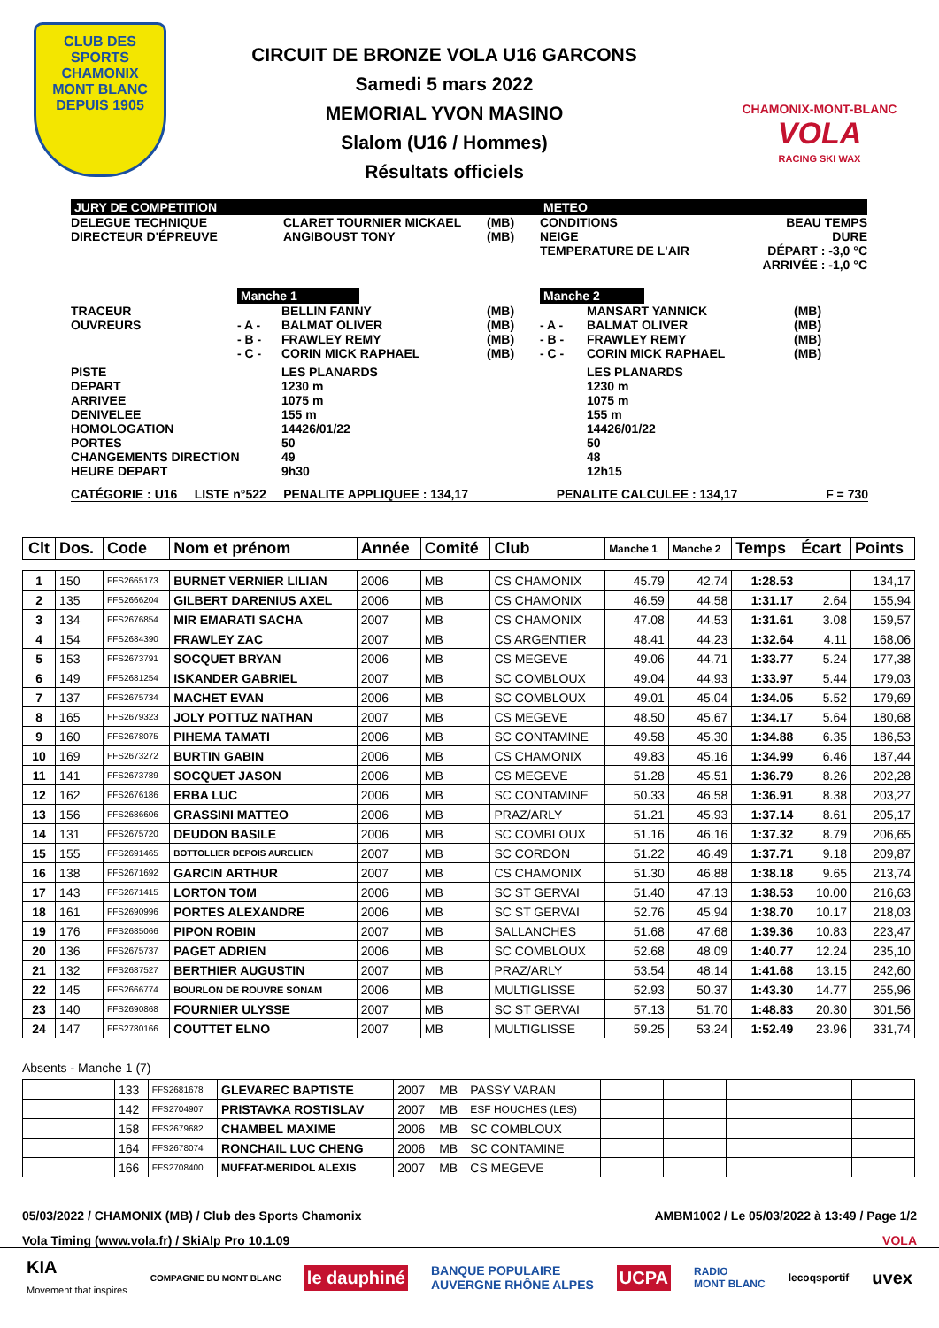CLUB DES SPORTS
CHAMONIX
MONT BLANC
DEPUIS 1905
CIRCUIT DE BRONZE VOLA U16 GARCONS
Samedi 5 mars 2022
MEMORIAL YVON MASINO
Slalom (U16 / Hommes)
Résultats officiels
CHAMONIX-MONT-BLANC
VOLA
RACING SKI WAX
JURY DE COMPETITION
DELEGUE TECHNIQUE
DIRECTEUR D'ÉPREUVE
CLARET TOURNIER MICKAEL
ANGIBOUST TONY
(MB)
(MB)
METEO
CONDITIONS
NEIGE
TEMPERATURE DE L'AIR
BEAU TEMPS
DURE
DÉPART : -3,0 °C
ARRIVÉE : -1,0 °C
Manche 1
TRACEUR
OUVREURS
- A -
- B -
- C -
BELLIN FANNY
BALMAT OLIVER
FRAWLEY REMY
CORIN MICK RAPHAEL
(MB)
(MB)
(MB)
(MB)
PISTE
DEPART
ARRIVEE
DENIVELEE
HOMOLOGATION
PORTES
CHANGEMENTS DIRECTION
HEURE DEPART
LES PLANARDS
1230 m
1075 m
155 m
14426/01/22
50
49
9h30
Manche 2
- A -
- B -
- C -
MANSART YANNICK
BALMAT OLIVER
FRAWLEY REMY
CORIN MICK RAPHAEL
(MB)
(MB)
(MB)
(MB)
LES PLANARDS
1230 m
1075 m
155 m
14426/01/22
50
48
12h15
CATÉGORIE : U16 LISTE n°522 PENALITE APPLIQUEE : 134,17 PENALITE CALCULEE : 134,17 F = 730
| Clt | Dos. | Code | Nom et prénom | Année | Comité | Club | Manche 1 | Manche 2 | Temps | Écart | Points |
| --- | --- | --- | --- | --- | --- | --- | --- | --- | --- | --- | --- |
| 1 | 150 | FFS2665173 | BURNET VERNIER LILIAN | 2006 | MB | CS CHAMONIX | 45.79 | 42.74 | 1:28.53 | | 134,17 |
| 2 | 135 | FFS2666204 | GILBERT DARENIUS AXEL | 2006 | MB | CS CHAMONIX | 46.59 | 44.58 | 1:31.17 | 2.64 | 155,94 |
| 3 | 134 | FFS2676854 | MIR EMARATI SACHA | 2007 | MB | CS CHAMONIX | 47.08 | 44.53 | 1:31.61 | 3.08 | 159,57 |
| 4 | 154 | FFS2684390 | FRAWLEY ZAC | 2007 | MB | CS ARGENTIER | 48.41 | 44.23 | 1:32.64 | 4.11 | 168,06 |
| 5 | 153 | FFS2673791 | SOCQUET BRYAN | 2006 | MB | CS MEGEVE | 49.06 | 44.71 | 1:33.77 | 5.24 | 177,38 |
| 6 | 149 | FFS2681254 | ISKANDER GABRIEL | 2007 | MB | SC COMBLOUX | 49.04 | 44.93 | 1:33.97 | 5.44 | 179,03 |
| 7 | 137 | FFS2675734 | MACHET EVAN | 2006 | MB | SC COMBLOUX | 49.01 | 45.04 | 1:34.05 | 5.52 | 179,69 |
| 8 | 165 | FFS2679323 | JOLY POTTUZ NATHAN | 2007 | MB | CS MEGEVE | 48.50 | 45.67 | 1:34.17 | 5.64 | 180,68 |
| 9 | 160 | FFS2678075 | PIHEMA TAMATI | 2006 | MB | SC CONTAMINE | 49.58 | 45.30 | 1:34.88 | 6.35 | 186,53 |
| 10 | 169 | FFS2673272 | BURTIN GABIN | 2006 | MB | CS CHAMONIX | 49.83 | 45.16 | 1:34.99 | 6.46 | 187,44 |
| 11 | 141 | FFS2673789 | SOCQUET JASON | 2006 | MB | CS MEGEVE | 51.28 | 45.51 | 1:36.79 | 8.26 | 202,28 |
| 12 | 162 | FFS2676186 | ERBA LUC | 2006 | MB | SC CONTAMINE | 50.33 | 46.58 | 1:36.91 | 8.38 | 203,27 |
| 13 | 156 | FFS2686606 | GRASSINI MATTEO | 2006 | MB | PRAZ/ARLY | 51.21 | 45.93 | 1:37.14 | 8.61 | 205,17 |
| 14 | 131 | FFS2675720 | DEUDON BASILE | 2006 | MB | SC COMBLOUX | 51.16 | 46.16 | 1:37.32 | 8.79 | 206,65 |
| 15 | 155 | FFS2691465 | BOTTOLLIER DEPOIS AURELIEN | 2007 | MB | SC CORDON | 51.22 | 46.49 | 1:37.71 | 9.18 | 209,87 |
| 16 | 138 | FFS2671692 | GARCIN ARTHUR | 2007 | MB | CS CHAMONIX | 51.30 | 46.88 | 1:38.18 | 9.65 | 213,74 |
| 17 | 143 | FFS2671415 | LORTON TOM | 2006 | MB | SC ST GERVAI | 51.40 | 47.13 | 1:38.53 | 10.00 | 216,63 |
| 18 | 161 | FFS2690996 | PORTES ALEXANDRE | 2006 | MB | SC ST GERVAI | 52.76 | 45.94 | 1:38.70 | 10.17 | 218,03 |
| 19 | 176 | FFS2685066 | PIPON ROBIN | 2007 | MB | SALLANCHES | 51.68 | 47.68 | 1:39.36 | 10.83 | 223,47 |
| 20 | 136 | FFS2675737 | PAGET ADRIEN | 2006 | MB | SC COMBLOUX | 52.68 | 48.09 | 1:40.77 | 12.24 | 235,10 |
| 21 | 132 | FFS2687527 | BERTHIER AUGUSTIN | 2007 | MB | PRAZ/ARLY | 53.54 | 48.14 | 1:41.68 | 13.15 | 242,60 |
| 22 | 145 | FFS2666774 | BOURLON DE ROUVRE SONAM | 2006 | MB | MULTIGLISSE | 52.93 | 50.37 | 1:43.30 | 14.77 | 255,96 |
| 23 | 140 | FFS2690868 | FOURNIER ULYSSE | 2007 | MB | SC ST GERVAI | 57.13 | 51.70 | 1:48.83 | 20.30 | 301,56 |
| 24 | 147 | FFS2780166 | COUTTET ELNO | 2007 | MB | MULTIGLISSE | 59.25 | 53.24 | 1:52.49 | 23.96 | 331,74 |
Absents - Manche 1 (7)
| | 133 | FFS2681678 | GLEVAREC BAPTISTE | 2007 | MB | PASSY VARAN | | | | | |
| | 142 | FFS2704907 | PRISTAVKA ROSTISLAV | 2007 | MB | ESF HOUCHES (LES) | | | | | |
| | 158 | FFS2679682 | CHAMBEL MAXIME | 2006 | MB | SC COMBLOUX | | | | | |
| | 164 | FFS2678074 | RONCHAIL LUC CHENG | 2006 | MB | SC CONTAMINE | | | | | |
| | 166 | FFS2708400 | MUFFAT-MERIDOL ALEXIS | 2007 | MB | CS MEGEVE | | | | | |
05/03/2022 / CHAMONIX (MB) / Club des Sports Chamonix AMBM1002 / Le 05/03/2022 à 13:49 / Page 1/2
Vola Timing (www.vola.fr) / SkiAlp Pro 10.1.09 VOLA
KIA
Movement that inspires COMPAGNIE DU MONT BLANC le dauphiné BANQUE POPULAIRE
AUVERGNE RHÔNE ALPES UCPA RADIO
MONT BLANC lecoqsportif uvex